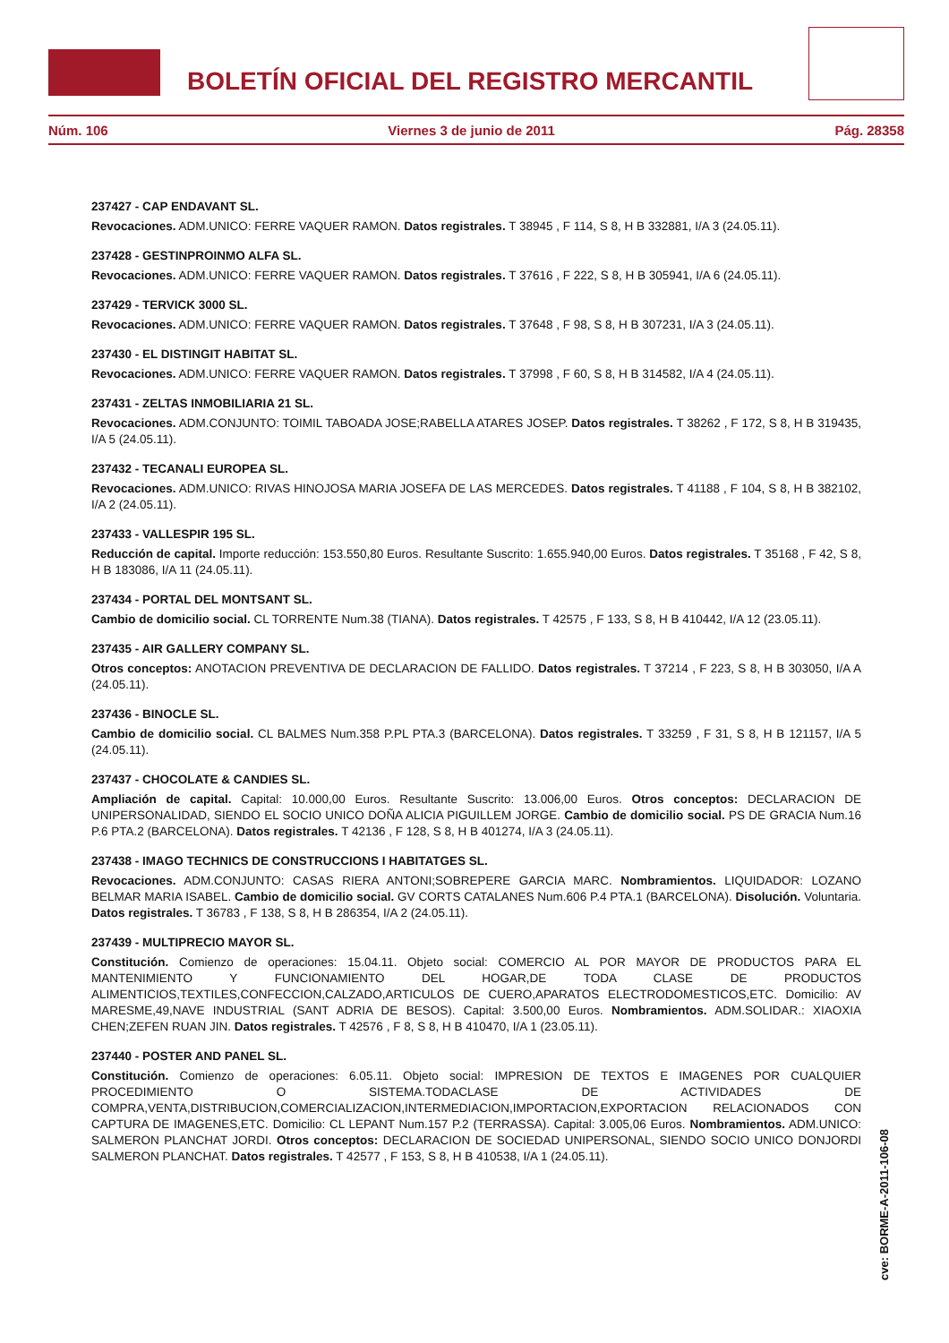BOLETÍN OFICIAL DEL REGISTRO MERCANTIL
Núm. 106 Viernes 3 de junio de 2011 Pág. 28358
237427 - CAP ENDAVANT SL.
Revocaciones. ADM.UNICO: FERRE VAQUER RAMON. Datos registrales. T 38945 , F 114, S 8, H B 332881, I/A 3 (24.05.11).
237428 - GESTINPROINMO ALFA SL.
Revocaciones. ADM.UNICO: FERRE VAQUER RAMON. Datos registrales. T 37616 , F 222, S 8, H B 305941, I/A 6 (24.05.11).
237429 - TERVICK 3000 SL.
Revocaciones. ADM.UNICO: FERRE VAQUER RAMON. Datos registrales. T 37648 , F 98, S 8, H B 307231, I/A 3 (24.05.11).
237430 - EL DISTINGIT HABITAT SL.
Revocaciones. ADM.UNICO: FERRE VAQUER RAMON. Datos registrales. T 37998 , F 60, S 8, H B 314582, I/A 4 (24.05.11).
237431 - ZELTAS INMOBILIARIA 21 SL.
Revocaciones. ADM.CONJUNTO: TOIMIL TABOADA JOSE;RABELLA ATARES JOSEP. Datos registrales. T 38262 , F 172, S 8, H B 319435, I/A 5 (24.05.11).
237432 - TECANALI EUROPEA SL.
Revocaciones. ADM.UNICO: RIVAS HINOJOSA MARIA JOSEFA DE LAS MERCEDES. Datos registrales. T 41188 , F 104, S 8, H B 382102, I/A 2 (24.05.11).
237433 - VALLESPIR 195 SL.
Reducción de capital. Importe reducción: 153.550,80 Euros. Resultante Suscrito: 1.655.940,00 Euros. Datos registrales. T 35168 , F 42, S 8, H B 183086, I/A 11 (24.05.11).
237434 - PORTAL DEL MONTSANT SL.
Cambio de domicilio social. CL TORRENTE Num.38 (TIANA). Datos registrales. T 42575 , F 133, S 8, H B 410442, I/A 12 (23.05.11).
237435 - AIR GALLERY COMPANY SL.
Otros conceptos: ANOTACION PREVENTIVA DE DECLARACION DE FALLIDO. Datos registrales. T 37214 , F 223, S 8, H B 303050, I/A A (24.05.11).
237436 - BINOCLE SL.
Cambio de domicilio social. CL BALMES Num.358 P.PL PTA.3 (BARCELONA). Datos registrales. T 33259 , F 31, S 8, H B 121157, I/A 5 (24.05.11).
237437 - CHOCOLATE & CANDIES SL.
Ampliación de capital. Capital: 10.000,00 Euros. Resultante Suscrito: 13.006,00 Euros. Otros conceptos: DECLARACION DE UNIPERSONALIDAD, SIENDO EL SOCIO UNICO DOÑA ALICIA PIGUILLEM JORGE. Cambio de domicilio social. PS DE GRACIA Num.16 P.6 PTA.2 (BARCELONA). Datos registrales. T 42136 , F 128, S 8, H B 401274, I/A 3 (24.05.11).
237438 - IMAGO TECHNICS DE CONSTRUCCIONS I HABITATGES SL.
Revocaciones. ADM.CONJUNTO: CASAS RIERA ANTONI;SOBREPERE GARCIA MARC. Nombramientos. LIQUIDADOR: LOZANO BELMAR MARIA ISABEL. Cambio de domicilio social. GV CORTS CATALANES Num.606 P.4 PTA.1 (BARCELONA). Disolución. Voluntaria. Datos registrales. T 36783 , F 138, S 8, H B 286354, I/A 2 (24.05.11).
237439 - MULTIPRECIO MAYOR SL.
Constitución. Comienzo de operaciones: 15.04.11. Objeto social: COMERCIO AL POR MAYOR DE PRODUCTOS PARA EL MANTENIMIENTO Y FUNCIONAMIENTO DEL HOGAR,DE TODA CLASE DE PRODUCTOS ALIMENTICIOS,TEXTILES,CONFECCION,CALZADO,ARTICULOS DE CUERO,APARATOS ELECTRODOMESTICOS,ETC. Domicilio: AV MARESME,49,NAVE INDUSTRIAL (SANT ADRIA DE BESOS). Capital: 3.500,00 Euros. Nombramientos. ADM.SOLIDAR.: XIAOXIA CHEN;ZEFEN RUAN JIN. Datos registrales. T 42576 , F 8, S 8, H B 410470, I/A 1 (23.05.11).
237440 - POSTER AND PANEL SL.
Constitución. Comienzo de operaciones: 6.05.11. Objeto social: IMPRESION DE TEXTOS E IMAGENES POR CUALQUIER PROCEDIMIENTO O SISTEMA.TODACLASE DE ACTIVIDADES DE COMPRA,VENTA,DISTRIBUCION,COMERCIALIZACION,INTERMEDIACION,IMPORTACION,EXPORTACION RELACIONADOS CON CAPTURA DE IMAGENES,ETC. Domicilio: CL LEPANT Num.157 P.2 (TERRASSA). Capital: 3.005,06 Euros. Nombramientos. ADM.UNICO: SALMERON PLANCHAT JORDI. Otros conceptos: DECLARACION DE SOCIEDAD UNIPERSONAL, SIENDO SOCIO UNICO DONJORDI SALMERON PLANCHAT. Datos registrales. T 42577 , F 153, S 8, H B 410538, I/A 1 (24.05.11).
cve: BORME-A-2011-106-08